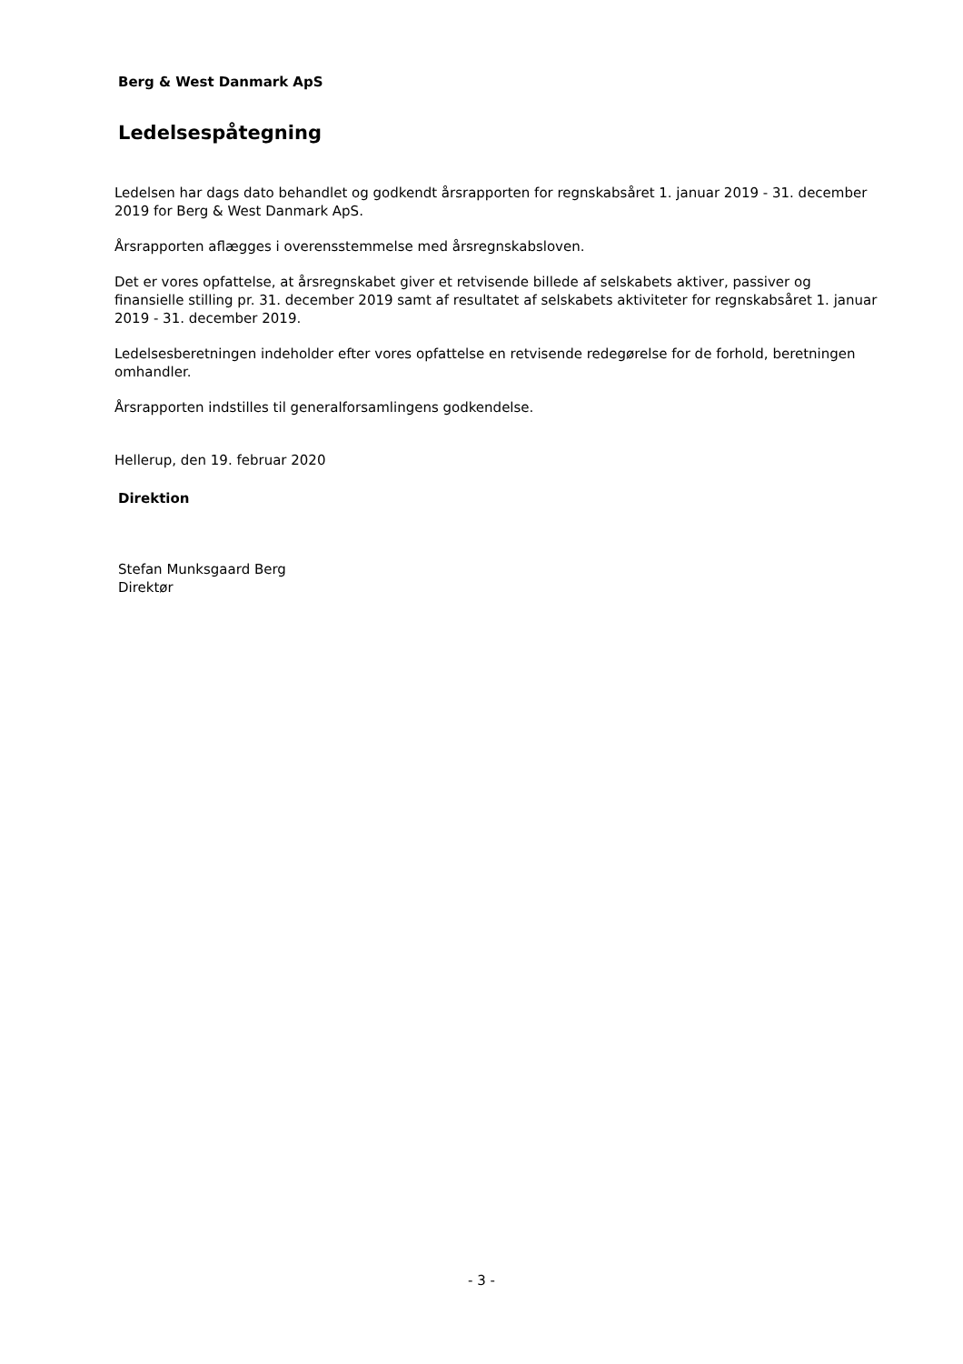Berg & West Danmark ApS
Ledelsespåtegning
Ledelsen har dags dato behandlet og godkendt årsrapporten for regnskabsåret 1. januar 2019 - 31. december 2019 for Berg & West Danmark ApS.
Årsrapporten aflægges i overensstemmelse med årsregnskabsloven.
Det er vores opfattelse, at årsregnskabet giver et retvisende billede af selskabets aktiver, passiver og finansielle stilling pr. 31. december 2019 samt af resultatet af selskabets aktiviteter for regnskabsåret 1. januar 2019 - 31. december 2019.
Ledelsesberetningen indeholder efter vores opfattelse en retvisende redegørelse for de forhold, beretningen omhandler.
Årsrapporten indstilles til generalforsamlingens godkendelse.
Hellerup, den 19. februar 2020
Direktion
Stefan Munksgaard Berg
Direktør
- 3 -